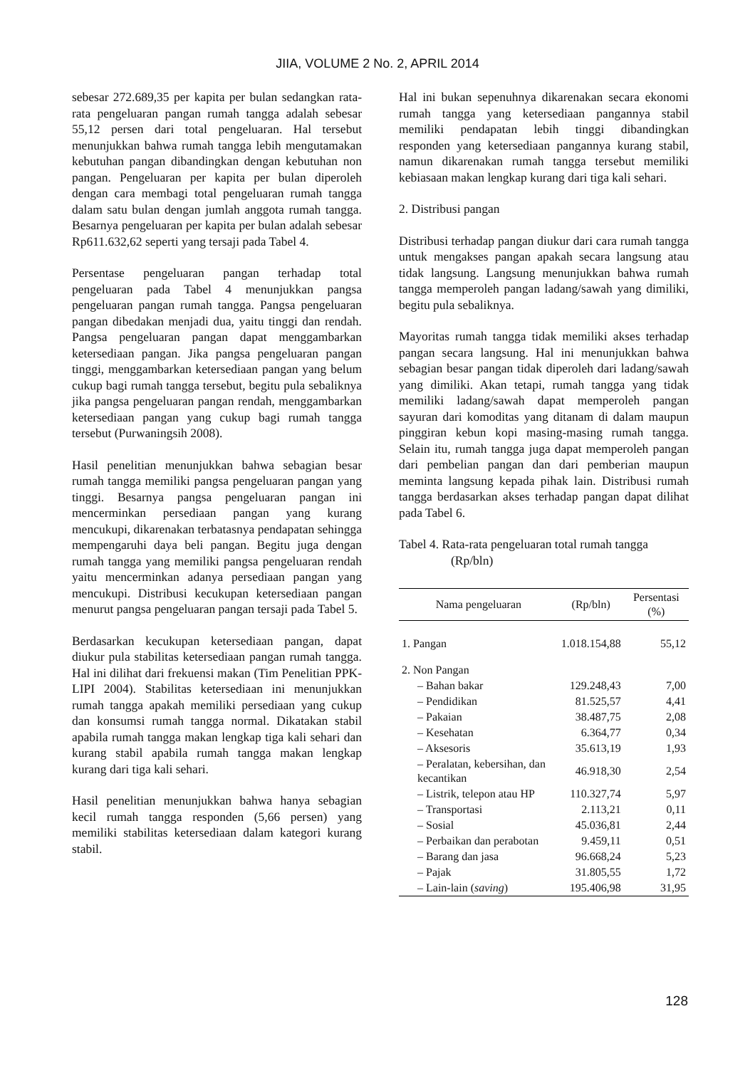JIIA, VOLUME 2 No. 2, APRIL 2014
sebesar 272.689,35 per kapita per bulan sedangkan rata-rata pengeluaran pangan rumah tangga adalah sebesar 55,12 persen dari total pengeluaran. Hal tersebut menunjukkan bahwa rumah tangga lebih mengutamakan kebutuhan pangan dibandingkan dengan kebutuhan non pangan. Pengeluaran per kapita per bulan diperoleh dengan cara membagi total pengeluaran rumah tangga dalam satu bulan dengan jumlah anggota rumah tangga. Besarnya pengeluaran per kapita per bulan adalah sebesar Rp611.632,62 seperti yang tersaji pada Tabel 4.
Persentase pengeluaran pangan terhadap total pengeluaran pada Tabel 4 menunjukkan pangsa pengeluaran pangan rumah tangga. Pangsa pengeluaran pangan dibedakan menjadi dua, yaitu tinggi dan rendah. Pangsa pengeluaran pangan dapat menggambarkan ketersediaan pangan. Jika pangsa pengeluaran pangan tinggi, menggambarkan ketersediaan pangan yang belum cukup bagi rumah tangga tersebut, begitu pula sebaliknya jika pangsa pengeluaran pangan rendah, menggambarkan ketersediaan pangan yang cukup bagi rumah tangga tersebut (Purwaningsih 2008).
Hasil penelitian menunjukkan bahwa sebagian besar rumah tangga memiliki pangsa pengeluaran pangan yang tinggi. Besarnya pangsa pengeluaran pangan ini mencerminkan persediaan pangan yang kurang mencukupi, dikarenakan terbatasnya pendapatan sehingga mempengaruhi daya beli pangan. Begitu juga dengan rumah tangga yang memiliki pangsa pengeluaran rendah yaitu mencerminkan adanya persediaan pangan yang mencukupi. Distribusi kecukupan ketersediaan pangan menurut pangsa pengeluaran pangan tersaji pada Tabel 5.
Berdasarkan kecukupan ketersediaan pangan, dapat diukur pula stabilitas ketersediaan pangan rumah tangga. Hal ini dilihat dari frekuensi makan (Tim Penelitian PPK-LIPI 2004). Stabilitas ketersediaan ini menunjukkan rumah tangga apakah memiliki persediaan yang cukup dan konsumsi rumah tangga normal. Dikatakan stabil apabila rumah tangga makan lengkap tiga kali sehari dan kurang stabil apabila rumah tangga makan lengkap kurang dari tiga kali sehari.
Hasil penelitian menunjukkan bahwa hanya sebagian kecil rumah tangga responden (5,66 persen) yang memiliki stabilitas ketersediaan dalam kategori kurang stabil.
Hal ini bukan sepenuhnya dikarenakan secara ekonomi rumah tangga yang ketersediaan pangannya stabil memiliki pendapatan lebih tinggi dibandingkan responden yang ketersediaan pangannya kurang stabil, namun dikarenakan rumah tangga tersebut memiliki kebiasaan makan lengkap kurang dari tiga kali sehari.
2. Distribusi pangan
Distribusi terhadap pangan diukur dari cara rumah tangga untuk mengakses pangan apakah secara langsung atau tidak langsung. Langsung menunjukkan bahwa rumah tangga memperoleh pangan ladang/sawah yang dimiliki, begitu pula sebaliknya.
Mayoritas rumah tangga tidak memiliki akses terhadap pangan secara langsung. Hal ini menunjukkan bahwa sebagian besar pangan tidak diperoleh dari ladang/sawah yang dimiliki. Akan tetapi, rumah tangga yang tidak memiliki ladang/sawah dapat memperoleh pangan sayuran dari komoditas yang ditanam di dalam maupun pinggiran kebun kopi masing-masing rumah tangga. Selain itu, rumah tangga juga dapat memperoleh pangan dari pembelian pangan dan dari pemberian maupun meminta langsung kepada pihak lain. Distribusi rumah tangga berdasarkan akses terhadap pangan dapat dilihat pada Tabel 6.
Tabel 4. Rata-rata pengeluaran total rumah tangga (Rp/bln)
| Nama pengeluaran | (Rp/bln) | Persentasi (%) |
| --- | --- | --- |
| 1. Pangan | 1.018.154,88 | 55,12 |
| 2. Non Pangan | | |
| – Bahan bakar | 129.248,43 | 7,00 |
| – Pendidikan | 81.525,57 | 4,41 |
| – Pakaian | 38.487,75 | 2,08 |
| – Kesehatan | 6.364,77 | 0,34 |
| – Aksesoris | 35.613,19 | 1,93 |
| – Peralatan, kebersihan, dan kecantikan | 46.918,30 | 2,54 |
| – Listrik, telepon atau HP | 110.327,74 | 5,97 |
| – Transportasi | 2.113,21 | 0,11 |
| – Sosial | 45.036,81 | 2,44 |
| – Perbaikan dan perabotan | 9.459,11 | 0,51 |
| – Barang dan jasa | 96.668,24 | 5,23 |
| – Pajak | 31.805,55 | 1,72 |
| – Lain-lain ( saving ) | 195.406,98 | 31,95 |
128